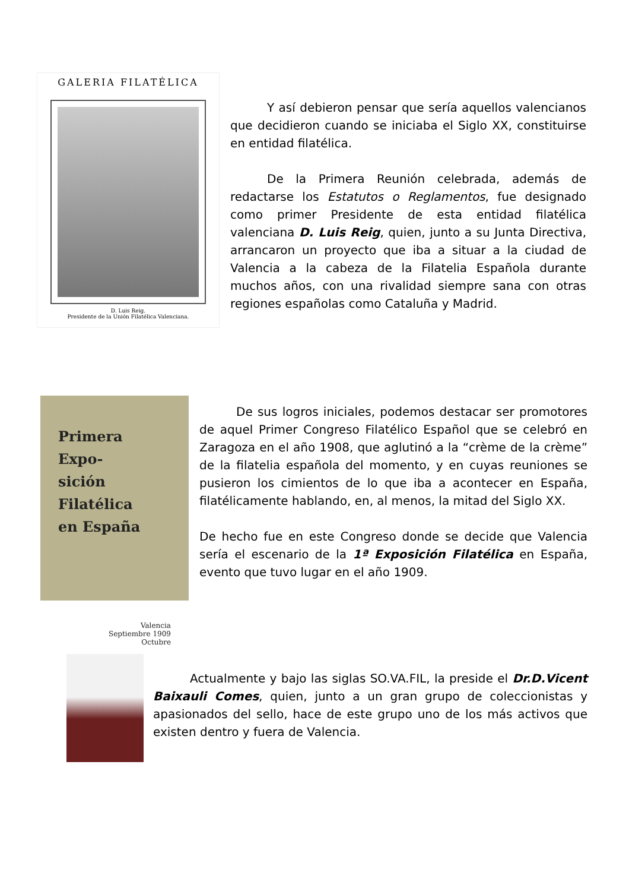GALERIA FILATÉLICA
D. Luis Reig.
Presidente de la Unión Filatélica Valenciana.
Y así debieron pensar que sería aquellos valencianos que decidieron cuando se iniciaba el Siglo XX, constituirse en entidad filatélica.
De la Primera Reunión celebrada, además de redactarse los Estatutos o Reglamentos, fue designado como primer Presidente de esta entidad filatélica valenciana D. Luis Reig, quien, junto a su Junta Directiva, arrancaron un proyecto que iba a situar a la ciudad de Valencia a la cabeza de la Filatelia Española durante muchos años, con una rivalidad siempre sana con otras regiones españolas como Cataluña y Madrid.
Primera Expo-
sición Filatélica
en España
Valencia
Septiembre 1909
Octubre
De sus logros iniciales, podemos destacar ser promotores de aquel Primer Congreso Filatélico Español que se celebró en Zaragoza en el año 1908, que aglutinó a la “crème de la crème” de la filatelia española del momento, y en cuyas reuniones se pusieron los cimientos de lo que iba a acontecer en España, filatélicamente hablando, en, al menos, la mitad del Siglo XX.
De hecho fue en este Congreso donde se decide que Valencia sería el escenario de la 1ª Exposición Filatélica en España, evento que tuvo lugar en el año 1909.
Actualmente y bajo las siglas SO.VA.FIL, la preside el Dr.D.Vicent Baixauli Comes, quien, junto a un gran grupo de coleccionistas y apasionados del sello, hace de este grupo uno de los más activos que existen dentro y fuera de Valencia.